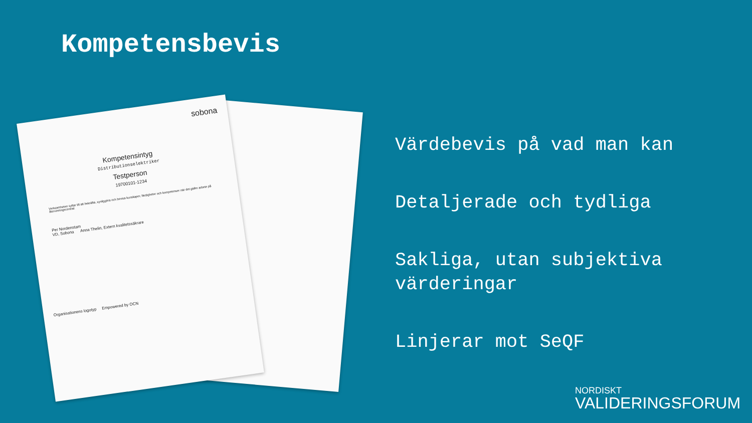Kompetensbevis
sobona
Kompetensintyg
Distributionselektriker
Testperson
19700101-1234
Verksamheten syftar till att bekräfta, synliggöra och bevisa kunskaper, färdigheter och kompetenser när det gäller arbete på återvinningscentral.
Per Nordenstam
VD, Sobona Anna Thelin, Extern kvalitetssäkrare
Organisationens logotyp Empowered by OCN
Värdebevis på vad man kan
Detaljerade och tydliga
Sakliga, utan subjektiva värderingar
Linjerar mot SeQF
NORDISKT
VALIDERINGSFORUM